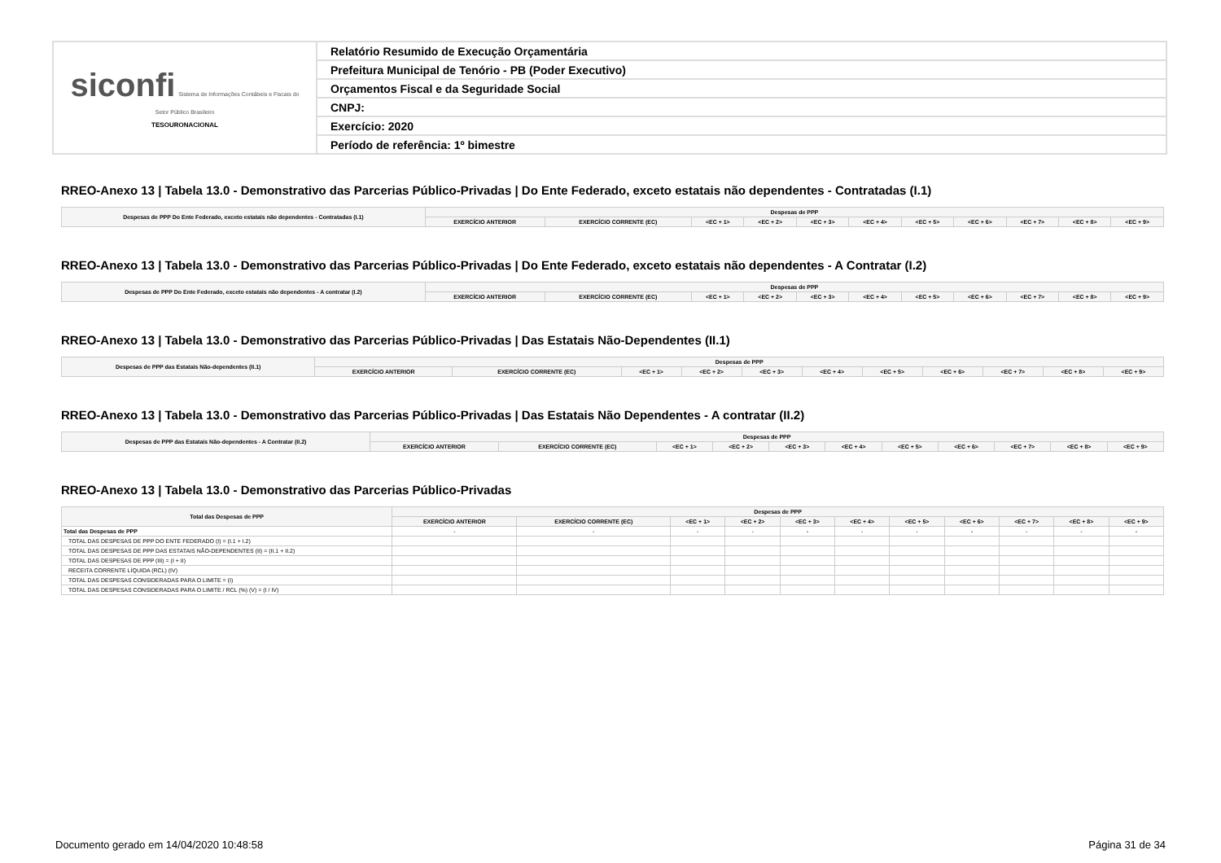| siconfi Sistema de Informações Contábeis e Fiscais do Setor Público Brasileiro TESOURONACIONAL | Relatório Resumido de Execução Orçamentária |
| | Prefeitura Municipal de Tenório - PB (Poder Executivo) |
| | Orçamentos Fiscal e da Seguridade Social |
| | CNPJ: |
| | Exercício: 2020 |
| | Período de referência: 1º bimestre |
RREO-Anexo 13 | Tabela 13.0 - Demonstrativo das Parcerias Público-Privadas | Do Ente Federado, exceto estatais não dependentes - Contratadas (I.1)
| Despesas de PPP Do Ente Federado, exceto estatais não dependentes - Contratadas (I.1) | Despesas de PPP | | | | | | | | | | |
| --- | --- | --- | --- | --- | --- | --- | --- | --- | --- | --- | --- |
| | EXERCÍCIO ANTERIOR | EXERCÍCIO CORRENTE (EC) | <EC + 1> | <EC + 2> | <EC + 3> | <EC + 4> | <EC + 5> | <EC + 6> | <EC + 7> | <EC + 8> | <EC + 9> |
RREO-Anexo 13 | Tabela 13.0 - Demonstrativo das Parcerias Público-Privadas | Do Ente Federado, exceto estatais não dependentes - A Contratar (I.2)
| Despesas de PPP Do Ente Federado, exceto estatais não dependentes - A contratar (I.2) | Despesas de PPP | | | | | | | | | | |
| --- | --- | --- | --- | --- | --- | --- | --- | --- | --- | --- | --- |
| | EXERCÍCIO ANTERIOR | EXERCÍCIO CORRENTE (EC) | <EC + 1> | <EC + 2> | <EC + 3> | <EC + 4> | <EC + 5> | <EC + 6> | <EC + 7> | <EC + 8> | <EC + 9> |
RREO-Anexo 13 | Tabela 13.0 - Demonstrativo das Parcerias Público-Privadas | Das Estatais Não-Dependentes (II.1)
| Despesas de PPP das Estatais Não-dependentes (II.1) | Despesas de PPP | | | | | | | | | | |
| --- | --- | --- | --- | --- | --- | --- | --- | --- | --- | --- | --- |
| | EXERCÍCIO ANTERIOR | EXERCÍCIO CORRENTE (EC) | <EC + 1> | <EC + 2> | <EC + 3> | <EC + 4> | <EC + 5> | <EC + 6> | <EC + 7> | <EC + 8> | <EC + 9> |
RREO-Anexo 13 | Tabela 13.0 - Demonstrativo das Parcerias Público-Privadas | Das Estatais Não Dependentes - A contratar (II.2)
| Despesas de PPP das Estatais Não-dependentes - A Contratar (II.2) | Despesas de PPP | | | | | | | | | | |
| --- | --- | --- | --- | --- | --- | --- | --- | --- | --- | --- | --- |
| | EXERCÍCIO ANTERIOR | EXERCÍCIO CORRENTE (EC) | <EC + 1> | <EC + 2> | <EC + 3> | <EC + 4> | <EC + 5> | <EC + 6> | <EC + 7> | <EC + 8> | <EC + 9> |
RREO-Anexo 13 | Tabela 13.0 - Demonstrativo das Parcerias Público-Privadas
| Total das Despesas de PPP | Despesas de PPP | | | | | | | | | | |
| --- | --- | --- | --- | --- | --- | --- | --- | --- | --- | --- | --- |
| | EXERCÍCIO ANTERIOR | EXERCÍCIO CORRENTE (EC) | <EC + 1> | <EC + 2> | <EC + 3> | <EC + 4> | <EC + 5> | <EC + 6> | <EC + 7> | <EC + 8> | <EC + 9> |
| Total das Despesas de PPP | - | - | - | - | - | - | - | - | - | - | - |
| TOTAL DAS DESPESAS DE PPP DO ENTE FEDERADO (I) = (I.1 + I.2) | | | | | | | | | | | |
| TOTAL DAS DESPESAS DE PPP DAS ESTATAIS NÃO-DEPENDENTES (II) = (II.1 + II.2) | | | | | | | | | | | |
| TOTAL DAS DESPESAS DE PPP (III) = (I + II) | | | | | | | | | | | |
| RECEITA CORRENTE LÍQUIDA (RCL) (IV) | | | | | | | | | | | |
| TOTAL DAS DESPESAS CONSIDERADAS PARA O LIMITE = (I) | | | | | | | | | | | |
| TOTAL DAS DESPESAS CONSIDERADAS PARA O LIMITE / RCL (%) (V) = (I / IV) | | | | | | | | | | | |
Documento gerado em 14/04/2020 10:48:58 Página 31 de 34